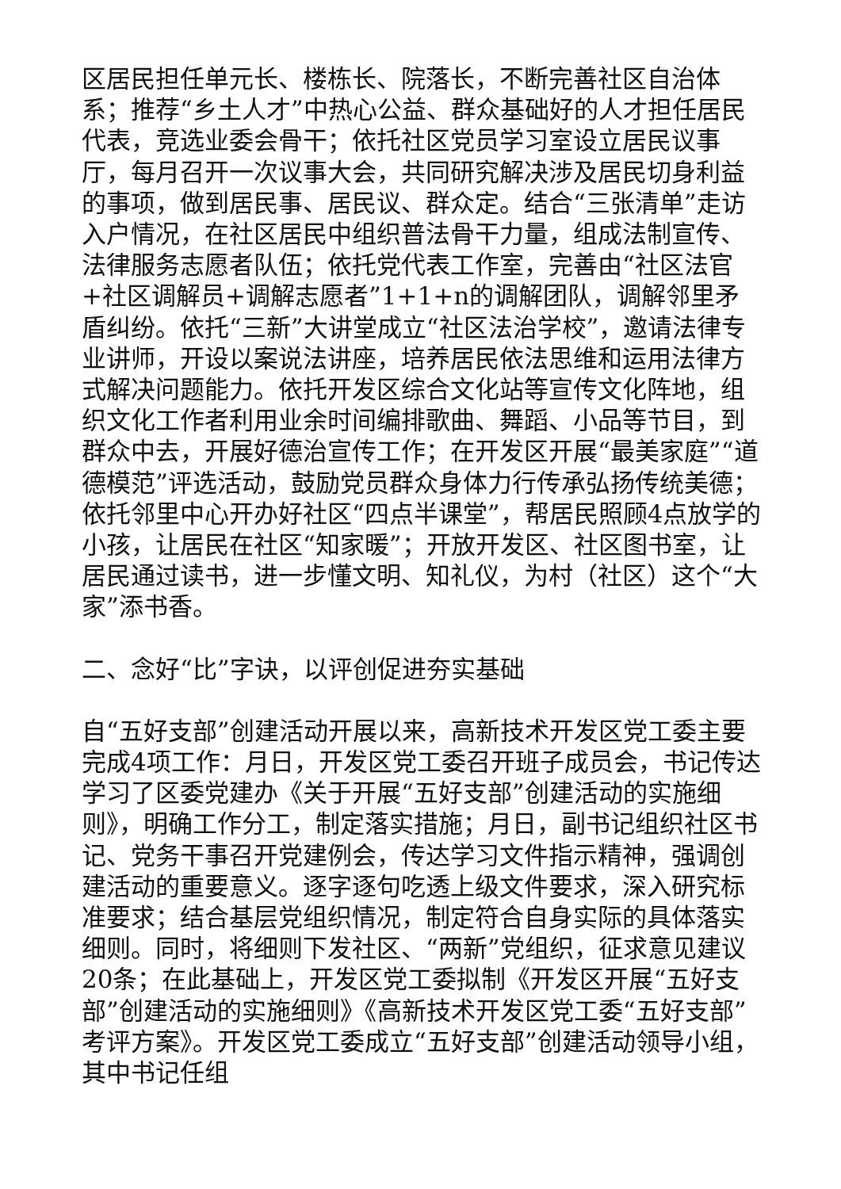区居民担任单元长、楼栋长、院落长，不断完善社区自治体系；推荐“乡土人才”中热心公益、群众基础好的人才担任居民代表，竞选业委会骨干；依托社区党员学习室设立居民议事厅，每月召开一次议事大会，共同研究解决涉及居民切身利益的事项，做到居民事、居民议、群众定。结合“三张清单”走访入户情况，在社区居民中组织普法骨干力量，组成法制宣传、法律服务志愿者队伍；依托党代表工作室，完善由“社区法官+社区调解员+调解志愿者”1+1+n的调解团队，调解邻里矛盾纠纷。依托“三新”大讲堂成立“社区法治学校”，邀请法律专业讲师，开设以案说法讲座，培养居民依法思维和运用法律方式解决问题能力。依托开发区综合文化站等宣传文化阵地，组织文化工作者利用业余时间编排歌曲、舞蹈、小品等节目，到群众中去，开展好德治宣传工作；在开发区开展“最美家庭”“道德模范”评选活动，鼓励党员群众身体力行传承弘扬传统美德；依托邻里中心开办好社区“四点半课堂”，帮居民照顾4点放学的小孩，让居民在社区“知家暖”；开放开发区、社区图书室，让居民通过读书，进一步懂文明、知礼仪，为村（社区）这个“大家”添书香。
二、念好“比”字诀，以评创促进夯实基础
自“五好支部”创建活动开展以来，高新技术开发区党工委主要完成4项工作：月日，开发区党工委召开班子成员会，书记传达学习了区委党建办《关于开展“五好支部”创建活动的实施细则》，明确工作分工，制定落实措施；月日，副书记组织社区书记、党务干事召开党建例会，传达学习文件指示精神，强调创建活动的重要意义。逐字逐句吃透上级文件要求，深入研究标准要求；结合基层党组织情况，制定符合自身实际的具体落实细则。同时，将细则下发社区、“两新”党组织，征求意见建议20条；在此基础上，开发区党工委拟制《开发区开展“五好支部”创建活动的实施细则》《高新技术开发区党工委“五好支部”考评方案》。开发区党工委成立“五好支部”创建活动领导小组，其中书记任组